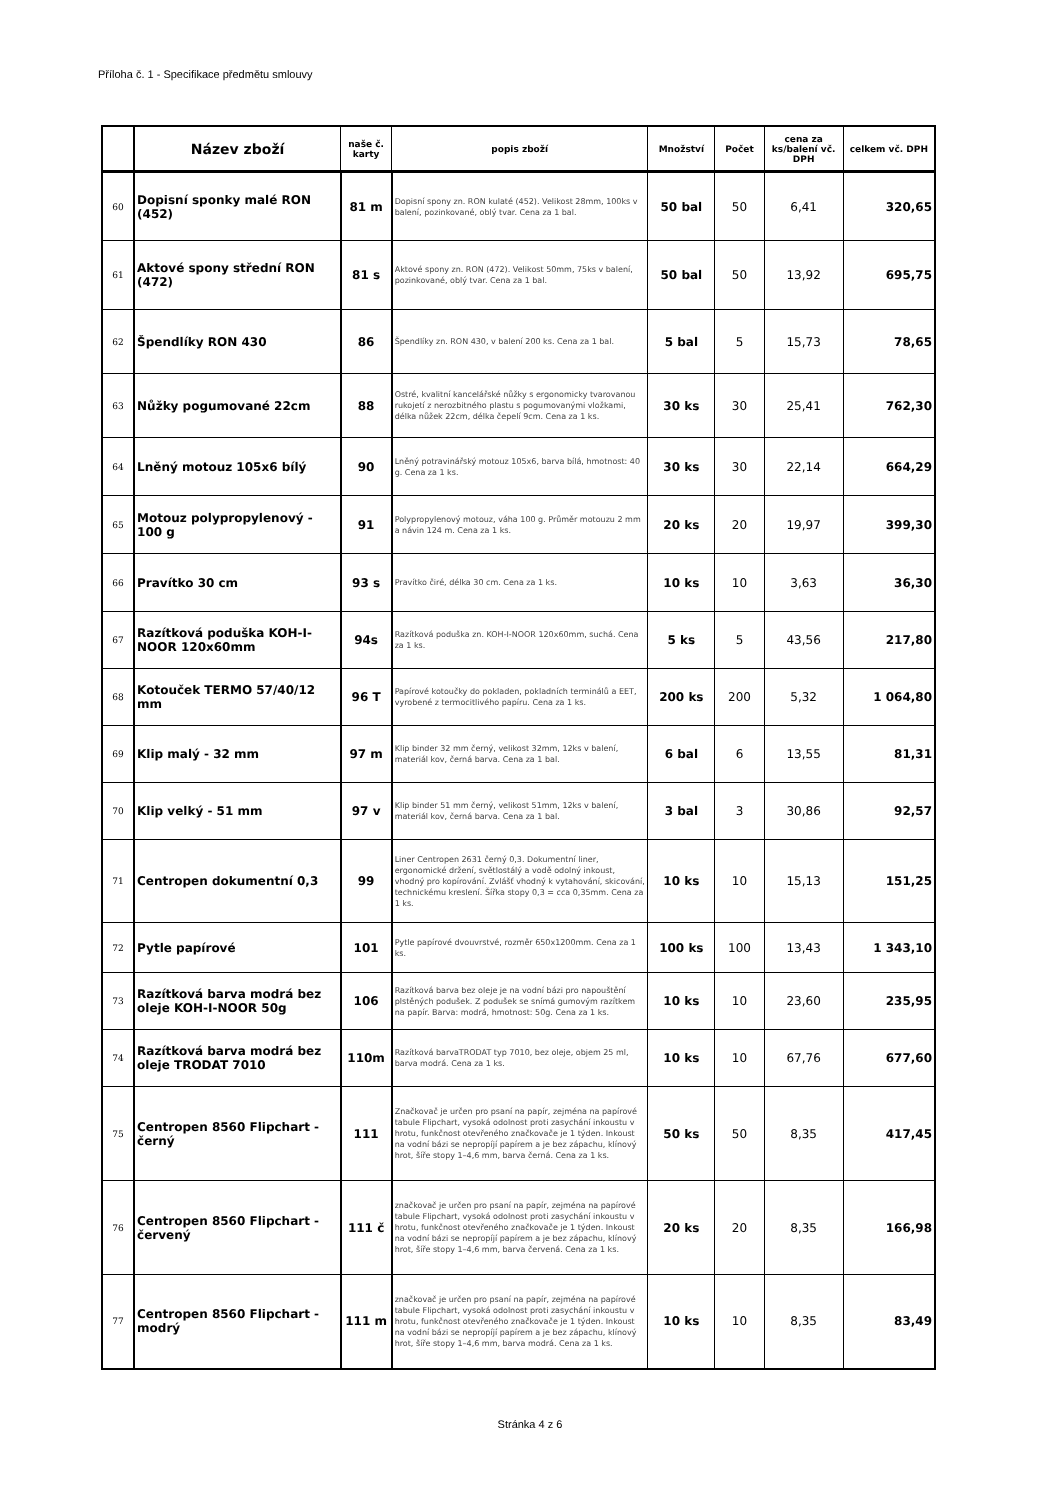Příloha č. 1 - Specifikace předmětu smlouvy
| | Název zboží | naše č. karty | popis zboží | Množství | Počet | cena za ks/balení vč. DPH | celkem vč. DPH |
| --- | --- | --- | --- | --- | --- | --- | --- |
| 60 | Dopisní sponky malé RON (452) | 81 m | Dopisní spony zn. RON kulaté (452). Velikost 28mm, 100ks v balení, pozinkované, oblý tvar. Cena za 1 bal. | 50 bal | 50 | 6,41 | 320,65 |
| 61 | Aktové spony střední RON (472) | 81 s | Aktové spony zn. RON (472). Velikost 50mm, 75ks v balení, pozinkované, oblý tvar. Cena za 1 bal. | 50 bal | 50 | 13,92 | 695,75 |
| 62 | Špendlíky RON 430 | 86 | Špendlíky zn. RON 430, v balení 200 ks. Cena za 1 bal. | 5 bal | 5 | 15,73 | 78,65 |
| 63 | Nůžky pogumované 22cm | 88 | Ostré, kvalitní kancelářské nůžky s ergonomicky tvarovanou rukojetí z nerozbitného plastu s pogumovanými vložkami, délka nůžek 22cm, délka čepelí 9cm. Cena za 1 ks. | 30 ks | 30 | 25,41 | 762,30 |
| 64 | Lněný motouz 105x6 bílý | 90 | Lněný potravinářský motouz 105x6, barva bílá, hmotnost: 40 g. Cena za 1 ks. | 30 ks | 30 | 22,14 | 664,29 |
| 65 | Motouz polypropylenový - 100 g | 91 | Polypropylenový motouz, váha 100 g. Průměr motouzu 2 mm a návin 124 m. Cena za 1 ks. | 20 ks | 20 | 19,97 | 399,30 |
| 66 | Pravítko 30 cm | 93 s | Pravítko čiré, délka 30 cm. Cena za 1 ks. | 10 ks | 10 | 3,63 | 36,30 |
| 67 | Razítková poduška KOH-I-NOOR 120x60mm | 94s | Razítková poduška zn. KOH-I-NOOR 120x60mm, suchá. Cena za 1 ks. | 5 ks | 5 | 43,56 | 217,80 |
| 68 | Kotouček TERMO 57/40/12 mm | 96 T | Papírové kotoučky do pokladen, pokladních terminálů a EET, vyrobené z termocitlivého papíru. Cena za 1 ks. | 200 ks | 200 | 5,32 | 1 064,80 |
| 69 | Klip malý - 32 mm | 97 m | Klip binder 32 mm černý, velikost 32mm, 12ks v balení, materiál kov, černá barva. Cena za 1 bal. | 6 bal | 6 | 13,55 | 81,31 |
| 70 | Klip velký - 51 mm | 97 v | Klip binder 51 mm černý, velikost 51mm, 12ks v balení, materiál kov, černá barva. Cena za 1 bal. | 3 bal | 3 | 30,86 | 92,57 |
| 71 | Centropen dokumentní 0,3 | 99 | Liner Centropen 2631 černý 0,3. Dokumentní liner, ergonomické držení, světlostálý a vodě odolný inkoust, vhodný pro kopírování. Zvlášť vhodný k vytahování, skicování, technickému kreslení. Šířka stopy 0,3 = cca 0,35mm. Cena za 1 ks. | 10 ks | 10 | 15,13 | 151,25 |
| 72 | Pytle papírové | 101 | Pytle papírové dvouvrstvé, rozměr 650x1200mm. Cena za 1 ks. | 100 ks | 100 | 13,43 | 1 343,10 |
| 73 | Razítková barva modrá bez oleje KOH-I-NOOR 50g | 106 | Razítková barva bez oleje je na vodní bázi pro napouštění plstěných podušek. Z podušek se snímá gumovým razítkem na papír. Barva: modrá, hmotnost: 50g. Cena za 1 ks. | 10 ks | 10 | 23,60 | 235,95 |
| 74 | Razítková barva modrá bez oleje TRODAT 7010 | 110m | Razítková barvaTRODAT typ 7010, bez oleje, objem 25 ml, barva modrá. Cena za 1 ks. | 10 ks | 10 | 67,76 | 677,60 |
| 75 | Centropen 8560 Flipchart - černý | 111 | Značkovač je určen pro psaní na papír, zejména na papírové tabule Flipchart, vysoká odolnost proti zasychání inkoustu v hrotu, funkčnost otevřeného značkovače je 1 týden. Inkoust na vodní bázi se nepropíjí papírem a je bez zápachu, klínový hrot, šíře stopy 1–4,6 mm, barva černá. Cena za 1 ks. | 50 ks | 50 | 8,35 | 417,45 |
| 76 | Centropen 8560 Flipchart - červený | 111 č | značkovač je určen pro psaní na papír, zejména na papírové tabule Flipchart, vysoká odolnost proti zasychání inkoustu v hrotu, funkčnost otevřeného značkovače je 1 týden. Inkoust na vodní bázi se nepropíjí papírem a je bez zápachu, klínový hrot, šíře stopy 1–4,6 mm, barva červená. Cena za 1 ks. | 20 ks | 20 | 8,35 | 166,98 |
| 77 | Centropen 8560 Flipchart - modrý | 111 m | značkovač je určen pro psaní na papír, zejména na papírové tabule Flipchart, vysoká odolnost proti zasychání inkoustu v hrotu, funkčnost otevřeného značkovače je 1 týden. Inkoust na vodní bázi se nepropíjí papírem a je bez zápachu, klínový hrot, šíře stopy 1–4,6 mm, barva modrá. Cena za 1 ks. | 10 ks | 10 | 8,35 | 83,49 |
Stránka 4 z 6